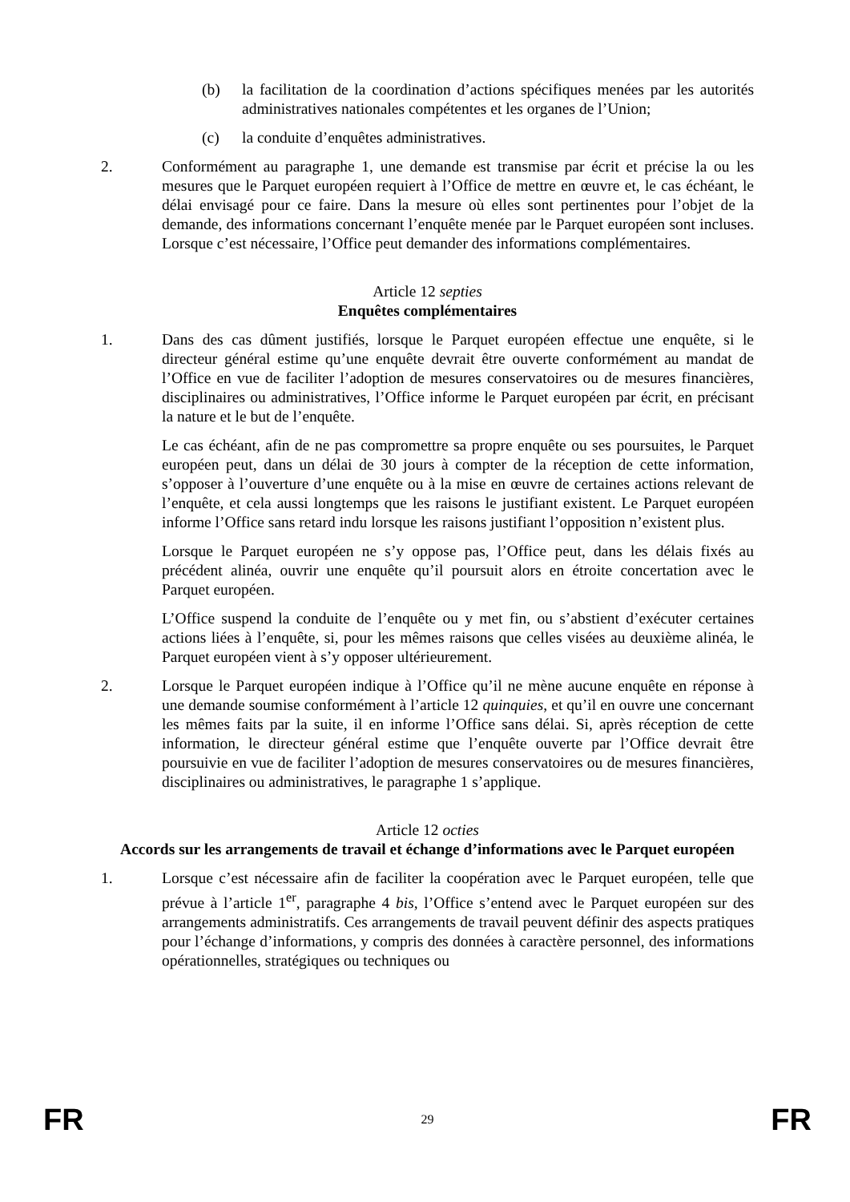(b) la facilitation de la coordination d’actions spécifiques menées par les autorités administratives nationales compétentes et les organes de l’Union;
(c) la conduite d’enquêtes administratives.
2. Conformément au paragraphe 1, une demande est transmise par écrit et précise la ou les mesures que le Parquet européen requiert à l’Office de mettre en œuvre et, le cas échéant, le délai envisagé pour ce faire. Dans la mesure où elles sont pertinentes pour l’objet de la demande, des informations concernant l’enquête menée par le Parquet européen sont incluses. Lorsque c’est nécessaire, l’Office peut demander des informations complémentaires.
Article 12 septies
Enquêtes complémentaires
1. Dans des cas dûment justifiés, lorsque le Parquet européen effectue une enquête, si le directeur général estime qu’une enquête devrait être ouverte conformément au mandat de l’Office en vue de faciliter l’adoption de mesures conservatoires ou de mesures financières, disciplinaires ou administratives, l’Office informe le Parquet européen par écrit, en précisant la nature et le but de l’enquête.
Le cas échéant, afin de ne pas compromettre sa propre enquête ou ses poursuites, le Parquet européen peut, dans un délai de 30 jours à compter de la réception de cette information, s’opposer à l’ouverture d’une enquête ou à la mise en œuvre de certaines actions relevant de l’enquête, et cela aussi longtemps que les raisons le justifiant existent. Le Parquet européen informe l’Office sans retard indu lorsque les raisons justifiant l’opposition n’existent plus.
Lorsque le Parquet européen ne s’y oppose pas, l’Office peut, dans les délais fixés au précédent alinéa, ouvrir une enquête qu’il poursuit alors en étroite concertation avec le Parquet européen.
L’Office suspend la conduite de l’enquête ou y met fin, ou s’abstient d’exécuter certaines actions liées à l’enquête, si, pour les mêmes raisons que celles visées au deuxième alinéa, le Parquet européen vient à s’y opposer ultérieurement.
2. Lorsque le Parquet européen indique à l’Office qu’il ne mène aucune enquête en réponse à une demande soumise conformément à l’article 12 quinquies, et qu’il en ouvre une concernant les mêmes faits par la suite, il en informe l’Office sans délai. Si, après réception de cette information, le directeur général estime que l’enquête ouverte par l’Office devrait être poursuivie en vue de faciliter l’adoption de mesures conservatoires ou de mesures financières, disciplinaires ou administratives, le paragraphe 1 s’applique.
Article 12 octies
Accords sur les arrangements de travail et échange d’informations avec le Parquet européen
1. Lorsque c’est nécessaire afin de faciliter la coopération avec le Parquet européen, telle que prévue à l’article 1<sup>er</sup>, paragraphe 4 bis, l’Office s’entend avec le Parquet européen sur des arrangements administratifs. Ces arrangements de travail peuvent définir des aspects pratiques pour l’échange d’informations, y compris des données à caractère personnel, des informations opérationnelles, stratégiques ou techniques ou
FR 29 FR